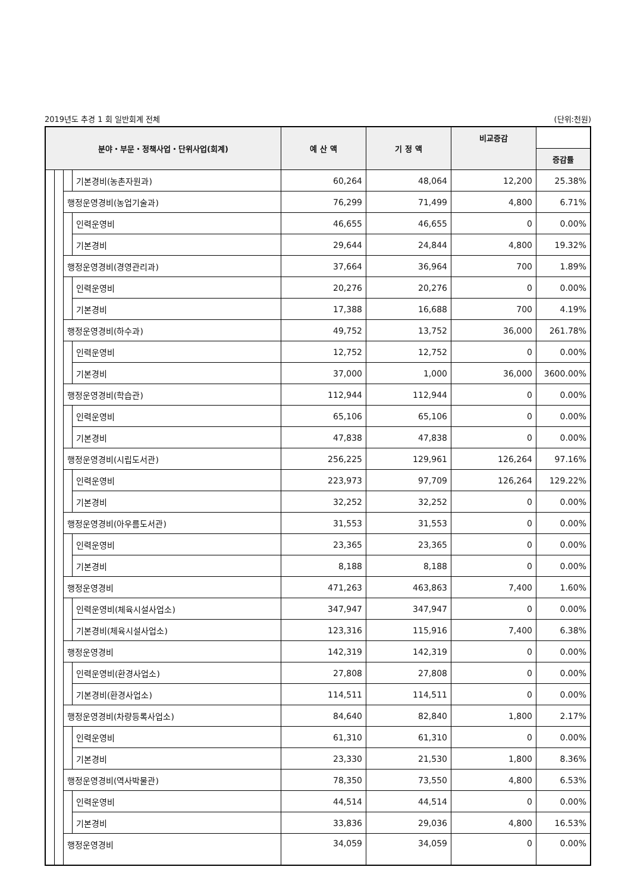2019년도 추경 1 회 일반회계 전체 (단위:천원)
| 분야・부문・정책사업・단위사업(회계) | | | | 예 산 액 | 기 정 액 | 비교증감 | |
| --- | --- | --- | --- | --- | --- | --- | --- |
| | | | | | | | 증감률 |
| | | | 기본경비(농촌자원과) | 60,264 | 48,064 | 12,200 | 25.38% |
| | | 행정운영경비(농업기술과) | | 76,299 | 71,499 | 4,800 | 6.71% |
| | | | 인력운영비 | 46,655 | 46,655 | 0 | 0.00% |
| | | | 기본경비 | 29,644 | 24,844 | 4,800 | 19.32% |
| | | 행정운영경비(경영관리과) | | 37,664 | 36,964 | 700 | 1.89% |
| | | | 인력운영비 | 20,276 | 20,276 | 0 | 0.00% |
| | | | 기본경비 | 17,388 | 16,688 | 700 | 4.19% |
| | | 행정운영경비(하수과) | | 49,752 | 13,752 | 36,000 | 261.78% |
| | | | 인력운영비 | 12,752 | 12,752 | 0 | 0.00% |
| | | | 기본경비 | 37,000 | 1,000 | 36,000 | 3600.00% |
| | | 행정운영경비(학습관) | | 112,944 | 112,944 | 0 | 0.00% |
| | | | 인력운영비 | 65,106 | 65,106 | 0 | 0.00% |
| | | | 기본경비 | 47,838 | 47,838 | 0 | 0.00% |
| | | 행정운영경비(시립도서관) | | 256,225 | 129,961 | 126,264 | 97.16% |
| | | | 인력운영비 | 223,973 | 97,709 | 126,264 | 129.22% |
| | | | 기본경비 | 32,252 | 32,252 | 0 | 0.00% |
| | | 행정운영경비(아우름도서관) | | 31,553 | 31,553 | 0 | 0.00% |
| | | | 인력운영비 | 23,365 | 23,365 | 0 | 0.00% |
| | | | 기본경비 | 8,188 | 8,188 | 0 | 0.00% |
| | | 행정운영경비 | | 471,263 | 463,863 | 7,400 | 1.60% |
| | | | 인력운영비(체육시설사업소) | 347,947 | 347,947 | 0 | 0.00% |
| | | | 기본경비(체육시설사업소) | 123,316 | 115,916 | 7,400 | 6.38% |
| | | 행정운영경비 | | 142,319 | 142,319 | 0 | 0.00% |
| | | | 인력운영비(환경사업소) | 27,808 | 27,808 | 0 | 0.00% |
| | | | 기본경비(환경사업소) | 114,511 | 114,511 | 0 | 0.00% |
| | | 행정운영경비(차량등록사업소) | | 84,640 | 82,840 | 1,800 | 2.17% |
| | | | 인력운영비 | 61,310 | 61,310 | 0 | 0.00% |
| | | | 기본경비 | 23,330 | 21,530 | 1,800 | 8.36% |
| | | 행정운영경비(역사박물관) | | 78,350 | 73,550 | 4,800 | 6.53% |
| | | | 인력운영비 | 44,514 | 44,514 | 0 | 0.00% |
| | | | 기본경비 | 33,836 | 29,036 | 4,800 | 16.53% |
| | | 행정운영경비 | | 34,059 | 34,059 | 0 | 0.00% |